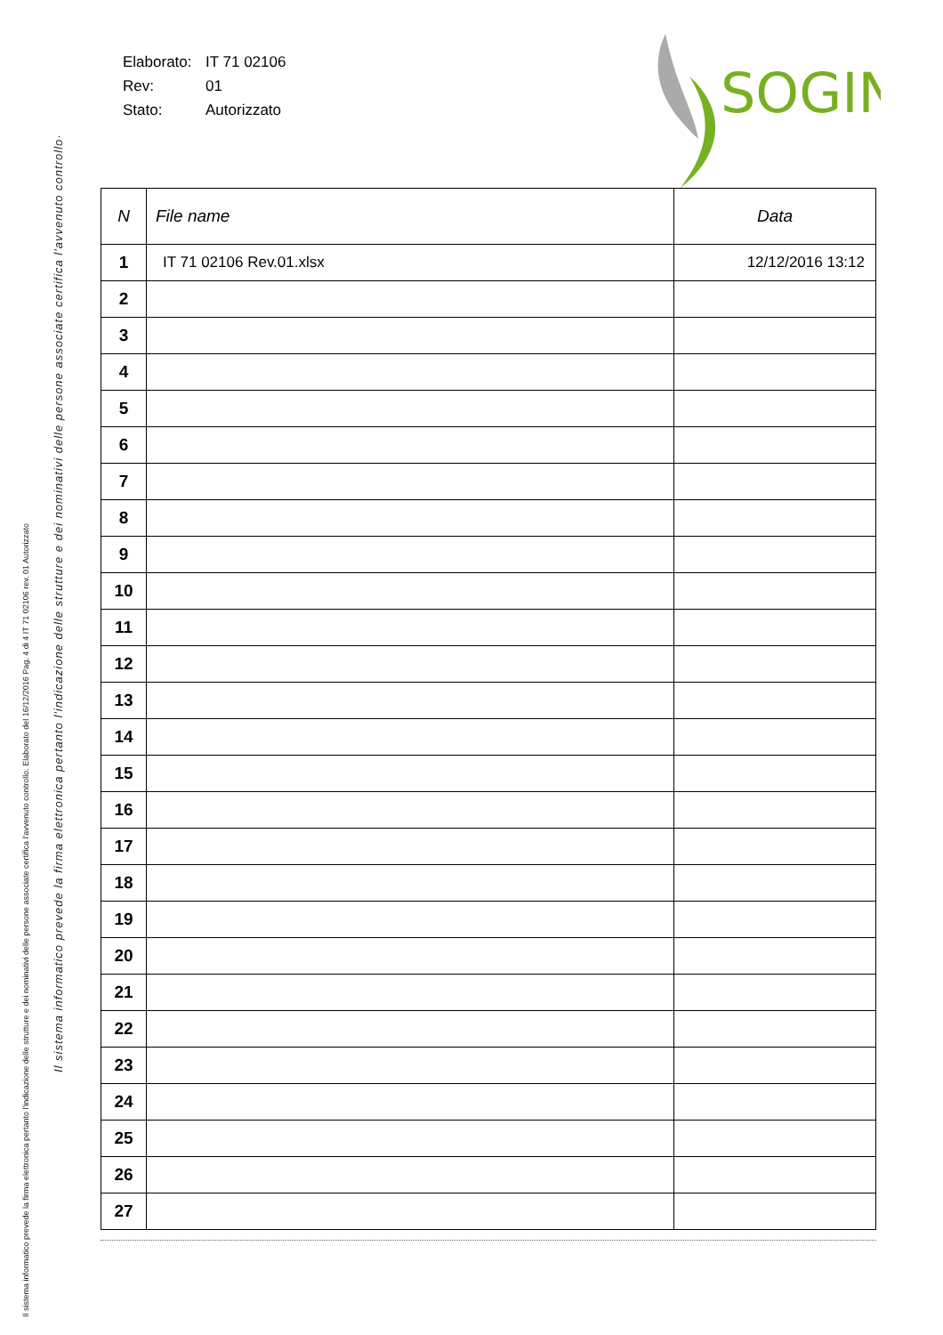Il sistema informatico prevede la firma elettronica pertanto l'indicazione delle strutture e dei nominativi delle persone associate certifica l'avvenuto controllo. Elaborato del 16/12/2016 Pag. 4 di 4 IT 71 02106 rev. 01 Autorizzato
Il sistema informatico prevede la firma elettronica pertanto l'indicazione delle strutture e dei nominativi delle persone associate certifica l'avvenuto controllo·
Elaborato: IT 71 02106
Rev: 01
Stato: Autorizzato
SOGIN
| N | File name | Data |
| --- | --- | --- |
| 1 | IT 71 02106 Rev.01.xlsx | 12/12/2016 13:12 |
| 2 | | |
| 3 | | |
| 4 | | |
| 5 | | |
| 6 | | |
| 7 | | |
| 8 | | |
| 9 | | |
| 10 | | |
| 11 | | |
| 12 | | |
| 13 | | |
| 14 | | |
| 15 | | |
| 16 | | |
| 17 | | |
| 18 | | |
| 19 | | |
| 20 | | |
| 21 | | |
| 22 | | |
| 23 | | |
| 24 | | |
| 25 | | |
| 26 | | |
| 27 | | |